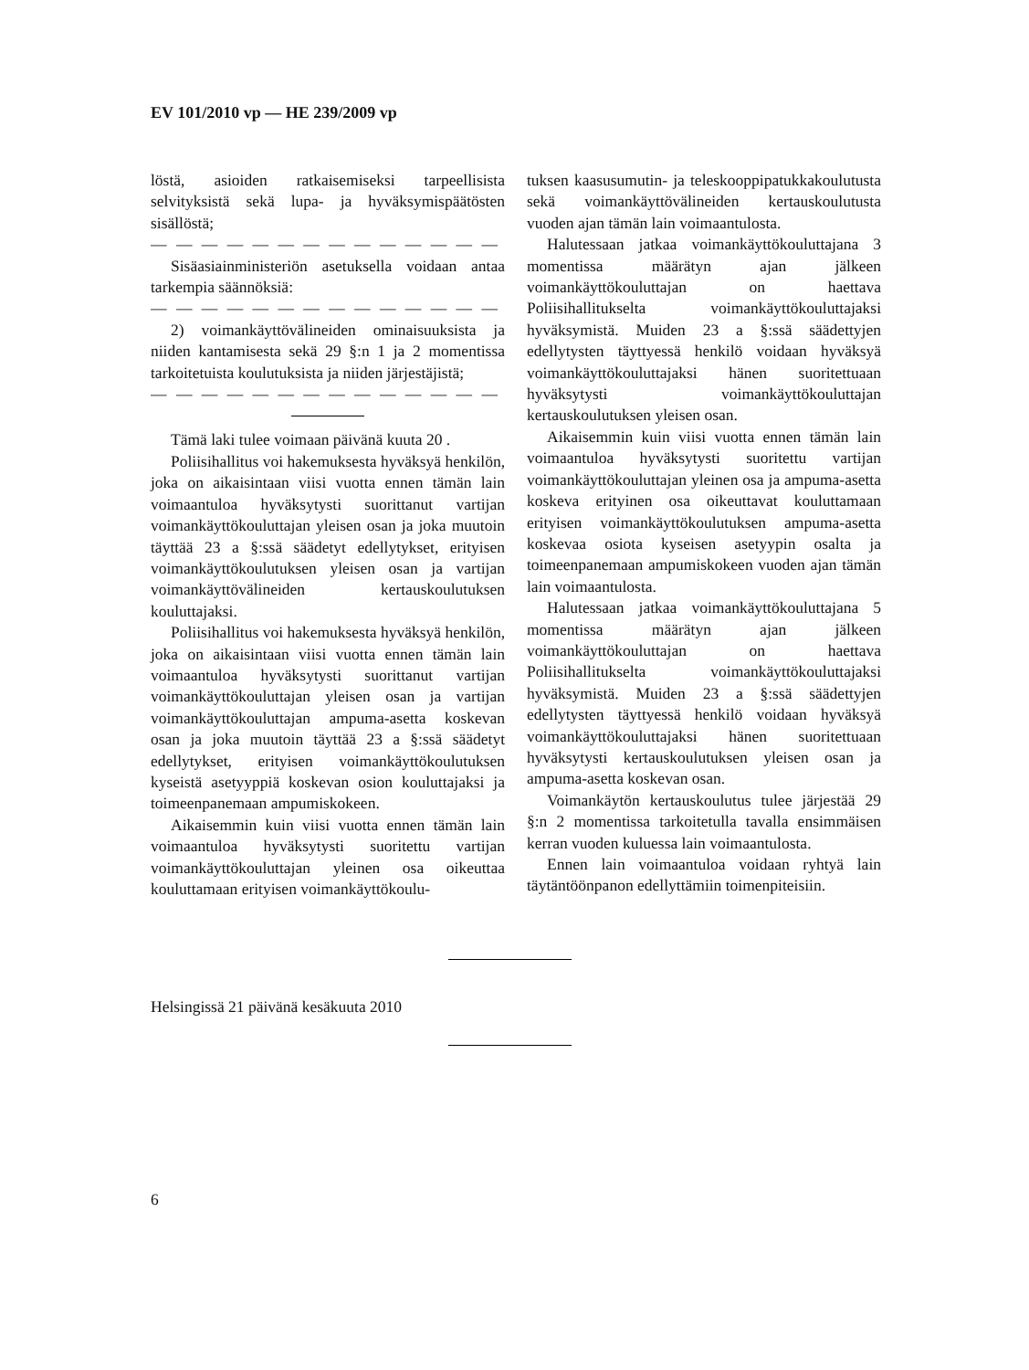EV 101/2010 vp — HE 239/2009 vp
löstä, asioiden ratkaisemiseksi tarpeellisista selvityksistä sekä lupa- ja hyväksymispäätösten sisällöstä;
— — — — — — — — — — — — — —
Sisäasiainministeriön asetuksella voidaan antaa tarkempia säännöksiä:
— — — — — — — — — — — — — —
2) voimankäyttövälineiden ominaisuuksista ja niiden kantamisesta sekä 29 §:n 1 ja 2 momentissa tarkoitetuista koulutuksista ja niiden järjestäjistä;
— — — — — — — — — — — — — —
Tämä laki tulee voimaan päivänä kuuta 20 .
Poliisihallitus voi hakemuksesta hyväksyä henkilön, joka on aikaisintaan viisi vuotta ennen tämän lain voimaantuloa hyväksytysti suorittanut vartijan voimankäyttökouluttajan yleisen osan ja joka muutoin täyttää 23 a §:ssä säädetyt edellytykset, erityisen voimankäyttökoulutuksen yleisen osan ja vartijan voimankäyttövälineiden kertauskoulutuksen kouluttajaksi.
Poliisihallitus voi hakemuksesta hyväksyä henkilön, joka on aikaisintaan viisi vuotta ennen tämän lain voimaantuloa hyväksytysti suorittanut vartijan voimankäyttökouluttajan yleisen osan ja vartijan voimankäyttökouluttajan ampuma-asetta koskevan osan ja joka muutoin täyttää 23 a §:ssä säädetyt edellytykset, erityisen voimankäyttökoulutuksen kyseistä asetyyppiä koskevan osion kouluttajaksi ja toimeenpanemaan ampumiskokeen.
Aikaisemmin kuin viisi vuotta ennen tämän lain voimaantuloa hyväksytysti suoritettu vartijan voimankäyttökouluttajan yleinen osa oikeuttaa kouluttamaan erityisen voimankäyttökoulu-
tuksen kaasusumutin- ja teleskooppipatukkakoulutusta sekä voimankäyttövälineiden kertauskoulutusta vuoden ajan tämän lain voimaantulosta.
Halutessaan jatkaa voimankäyttökouluttajana 3 momentissa määrätyn ajan jälkeen voimankäyttökouluttajan on haettava Poliisihallitukselta voimankäyttökouluttajaksi hyväksymistä. Muiden 23 a §:ssä säädettyjen edellytysten täyttyessä henkilö voidaan hyväksyä voimankäyttökouluttajaksi hänen suoritettuaan hyväksytysti voimankäyttökouluttajan kertauskoulutuksen yleisen osan.
Aikaisemmin kuin viisi vuotta ennen tämän lain voimaantuloa hyväksytysti suoritettu vartijan voimankäyttökouluttajan yleinen osa ja ampuma-asetta koskeva erityinen osa oikeuttavat kouluttamaan erityisen voimankäyttökoulutuksen ampuma-asetta koskevaa osiota kyseisen asetyypin osalta ja toimeenpanemaan ampumiskokeen vuoden ajan tämän lain voimaantulosta.
Halutessaan jatkaa voimankäyttökouluttajana 5 momentissa määrätyn ajan jälkeen voimankäyttökouluttajan on haettava Poliisihallitukselta voimankäyttökouluttajaksi hyväksymistä. Muiden 23 a §:ssä säädettyjen edellytysten täyttyessä henkilö voidaan hyväksyä voimankäyttökouluttajaksi hänen suoritettuaan hyväksytysti kertauskoulutuksen yleisen osan ja ampuma-asetta koskevan osan.
Voimankäytön kertauskoulutus tulee järjestää 29 §:n 2 momentissa tarkoitetulla tavalla ensimmäisen kerran vuoden kuluessa lain voimaantulosta.
Ennen lain voimaantuloa voidaan ryhtyä lain täytäntöönpanon edellyttämiin toimenpiteisiin.
Helsingissä 21 päivänä kesäkuuta 2010
6